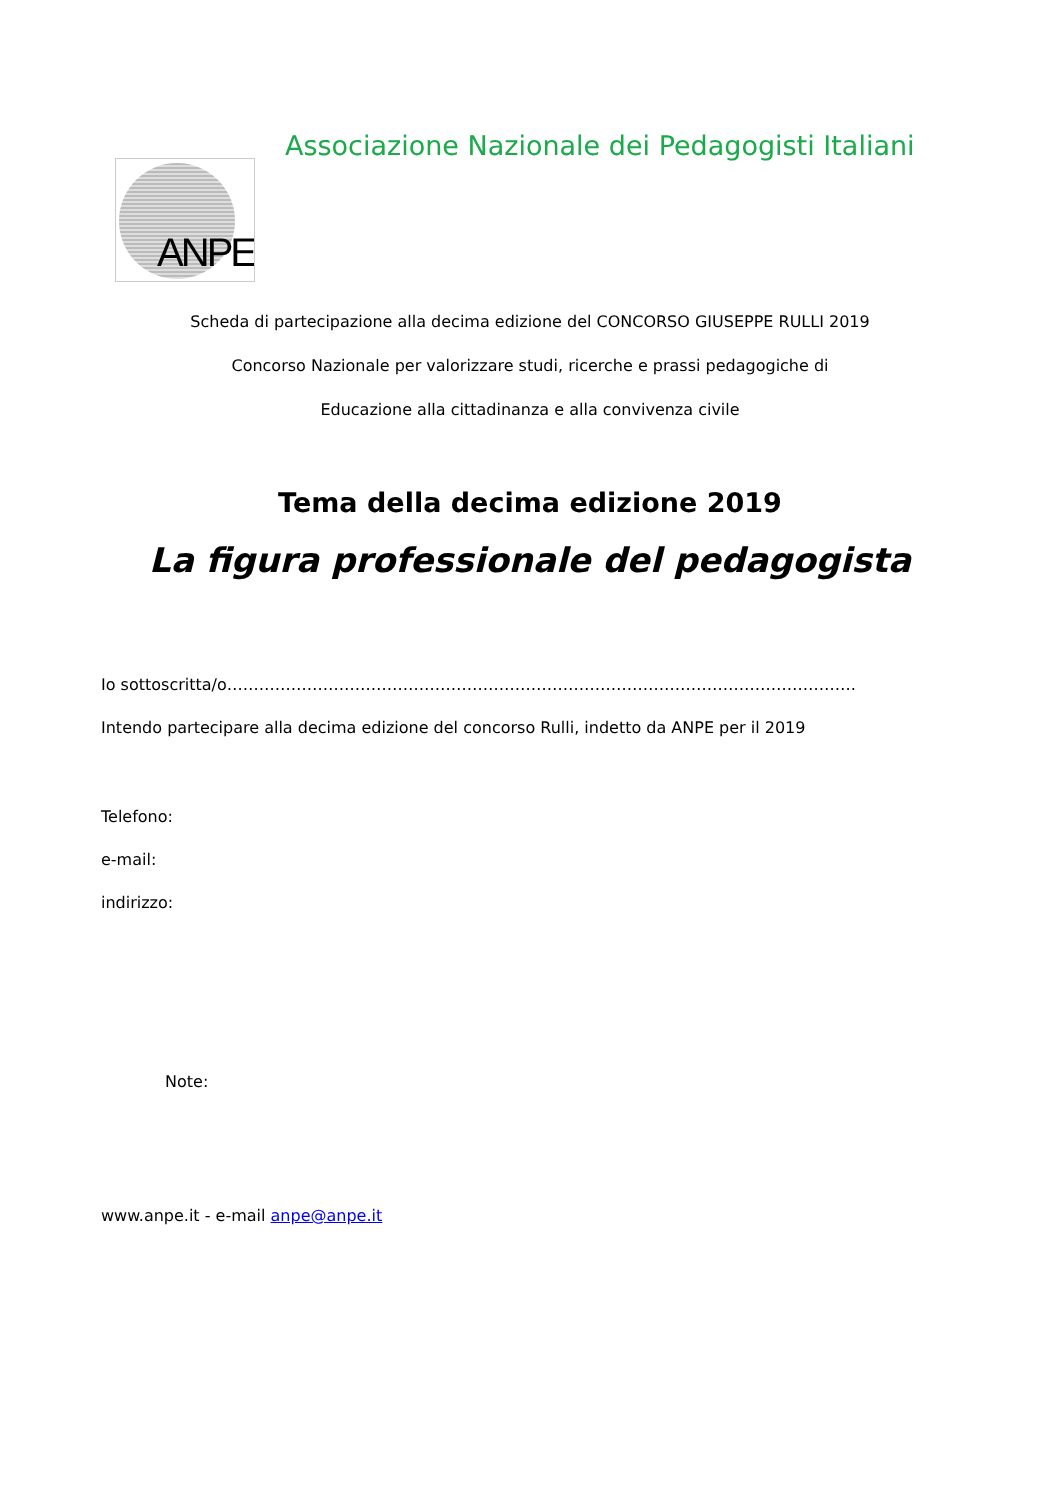ANPE
Associazione Nazionale dei Pedagogisti Italiani
Scheda di partecipazione alla decima edizione del CONCORSO GIUSEPPE RULLI 2019
Concorso Nazionale per valorizzare studi, ricerche e prassi pedagogiche di
Educazione alla cittadinanza e alla convivenza civile
Tema della decima edizione 2019
La figura professionale del pedagogista
Io sottoscritta/o……………………………………………………………………………………………………….
Intendo partecipare alla decima edizione del concorso Rulli, indetto da ANPE per il 2019
Telefono:
e-mail:
indirizzo:
Note:
www.anpe.it - e-mail anpe@anpe.it